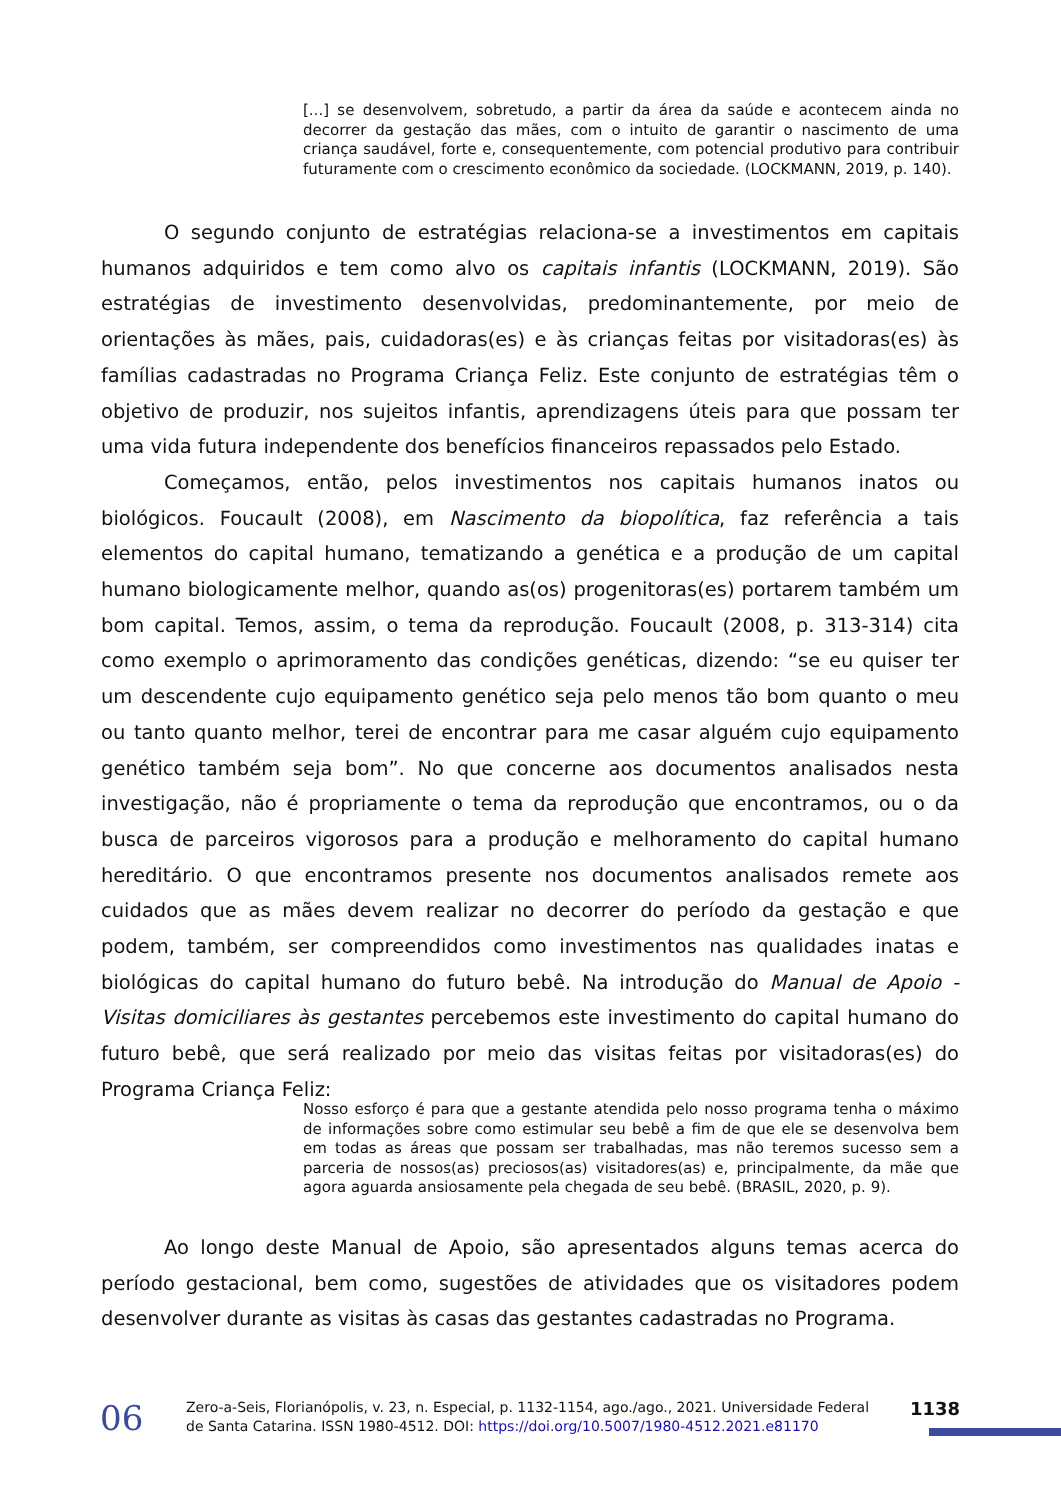[...] se desenvolvem, sobretudo, a partir da área da saúde e acontecem ainda no decorrer da gestação das mães, com o intuito de garantir o nascimento de uma criança saudável, forte e, consequentemente, com potencial produtivo para contribuir futuramente com o crescimento econômico da sociedade. (LOCKMANN, 2019, p. 140).
O segundo conjunto de estratégias relaciona-se a investimentos em capitais humanos adquiridos e tem como alvo os capitais infantis (LOCKMANN, 2019). São estratégias de investimento desenvolvidas, predominantemente, por meio de orientações às mães, pais, cuidadoras(es) e às crianças feitas por visitadoras(es) às famílias cadastradas no Programa Criança Feliz. Este conjunto de estratégias têm o objetivo de produzir, nos sujeitos infantis, aprendizagens úteis para que possam ter uma vida futura independente dos benefícios financeiros repassados pelo Estado.
Começamos, então, pelos investimentos nos capitais humanos inatos ou biológicos. Foucault (2008), em Nascimento da biopolítica, faz referência a tais elementos do capital humano, tematizando a genética e a produção de um capital humano biologicamente melhor, quando as(os) progenitoras(es) portarem também um bom capital. Temos, assim, o tema da reprodução. Foucault (2008, p. 313-314) cita como exemplo o aprimoramento das condições genéticas, dizendo: “se eu quiser ter um descendente cujo equipamento genético seja pelo menos tão bom quanto o meu ou tanto quanto melhor, terei de encontrar para me casar alguém cujo equipamento genético também seja bom”. No que concerne aos documentos analisados nesta investigação, não é propriamente o tema da reprodução que encontramos, ou o da busca de parceiros vigorosos para a produção e melhoramento do capital humano hereditário. O que encontramos presente nos documentos analisados remete aos cuidados que as mães devem realizar no decorrer do período da gestação e que podem, também, ser compreendidos como investimentos nas qualidades inatas e biológicas do capital humano do futuro bebê. Na introdução do Manual de Apoio - Visitas domiciliares às gestantes percebemos este investimento do capital humano do futuro bebê, que será realizado por meio das visitas feitas por visitadoras(es) do Programa Criança Feliz:
Nosso esforço é para que a gestante atendida pelo nosso programa tenha o máximo de informações sobre como estimular seu bebê a fim de que ele se desenvolva bem em todas as áreas que possam ser trabalhadas, mas não teremos sucesso sem a parceria de nossos(as) preciosos(as) visitadores(as) e, principalmente, da mãe que agora aguarda ansiosamente pela chegada de seu bebê. (BRASIL, 2020, p. 9).
Ao longo deste Manual de Apoio, são apresentados alguns temas acerca do período gestacional, bem como, sugestões de atividades que os visitadores podem desenvolver durante as visitas às casas das gestantes cadastradas no Programa.
06
Zero-a-Seis, Florianópolis, v. 23, n. Especial, p. 1132-1154, ago./ago., 2021. Universidade Federal de Santa Catarina. ISSN 1980-4512. DOI: https://doi.org/10.5007/1980-4512.2021.e81170
1138